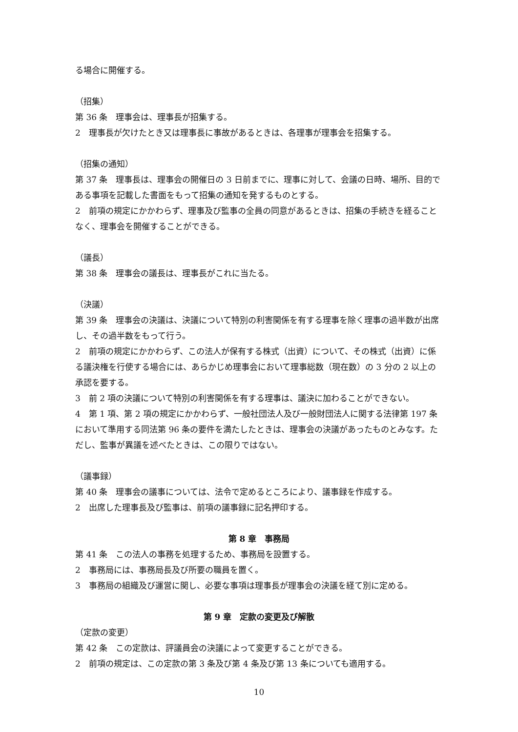る場合に開催する。
（招集）
第 36 条　理事会は、理事長が招集する。
2　理事長が欠けたとき又は理事長に事故があるときは、各理事が理事会を招集する。
（招集の通知）
第 37 条　理事長は、理事会の開催日の 3 日前までに、理事に対して、会議の日時、場所、目的である事項を記載した書面をもって招集の通知を発するものとする。
2　前項の規定にかかわらず、理事及び監事の全員の同意があるときは、招集の手続きを経ることなく、理事会を開催することができる。
（議長）
第 38 条　理事会の議長は、理事長がこれに当たる。
（決議）
第 39 条　理事会の決議は、決議について特別の利害関係を有する理事を除く理事の過半数が出席し、その過半数をもって行う。
2　前項の規定にかかわらず、この法人が保有する株式（出資）について、その株式（出資）に係る議決権を行使する場合には、あらかじめ理事会において理事総数（現在数）の 3 分の 2 以上の承認を要する。
3　前 2 項の決議について特別の利害関係を有する理事は、議決に加わることができない。
4　第 1 項、第 2 項の規定にかかわらず、一般社団法人及び一般財団法人に関する法律第 197 条において準用する同法第 96 条の要件を満たしたときは、理事会の決議があったものとみなす。ただし、監事が異議を述べたときは、この限りではない。
（議事録）
第 40 条　理事会の議事については、法令で定めるところにより、議事録を作成する。
2　出席した理事長及び監事は、前項の議事録に記名押印する。
第 8 章　事務局
第 41 条　この法人の事務を処理するため、事務局を設置する。
2　事務局には、事務局長及び所要の職員を置く。
3　事務局の組織及び運営に関し、必要な事項は理事長が理事会の決議を経て別に定める。
第 9 章　定款の変更及び解散
（定款の変更）
第 42 条　この定款は、評議員会の決議によって変更することができる。
2　前項の規定は、この定款の第 3 条及び第 4 条及び第 13 条についても適用する。
10